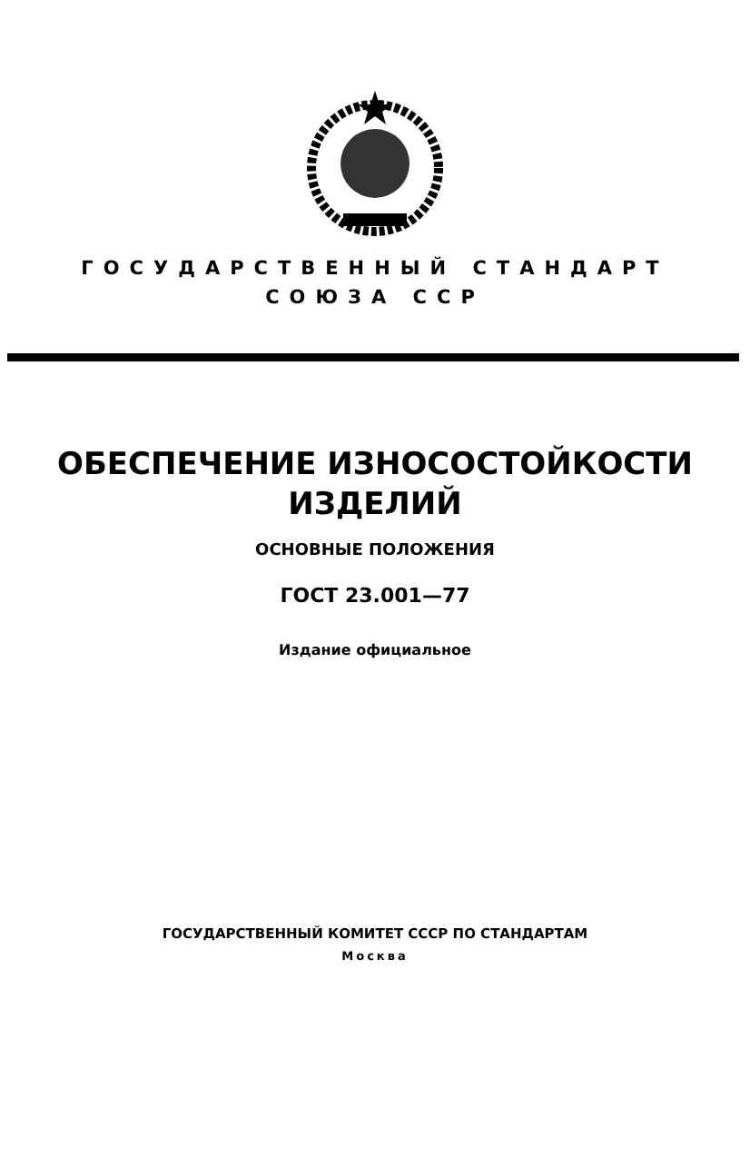ГОСУДАРСТВЕННЫЙ СТАНДАРТ
СОЮЗА ССР
ОБЕСПЕЧЕНИЕ ИЗНОСОСТОЙКОСТИ
ИЗДЕЛИЙ
ОСНОВНЫЕ ПОЛОЖЕНИЯ
ГОСТ 23.001—77
Издание официальное
ГОСУДАРСТВЕННЫЙ КОМИТЕТ СССР ПО СТАНДАРТАМ
Москва